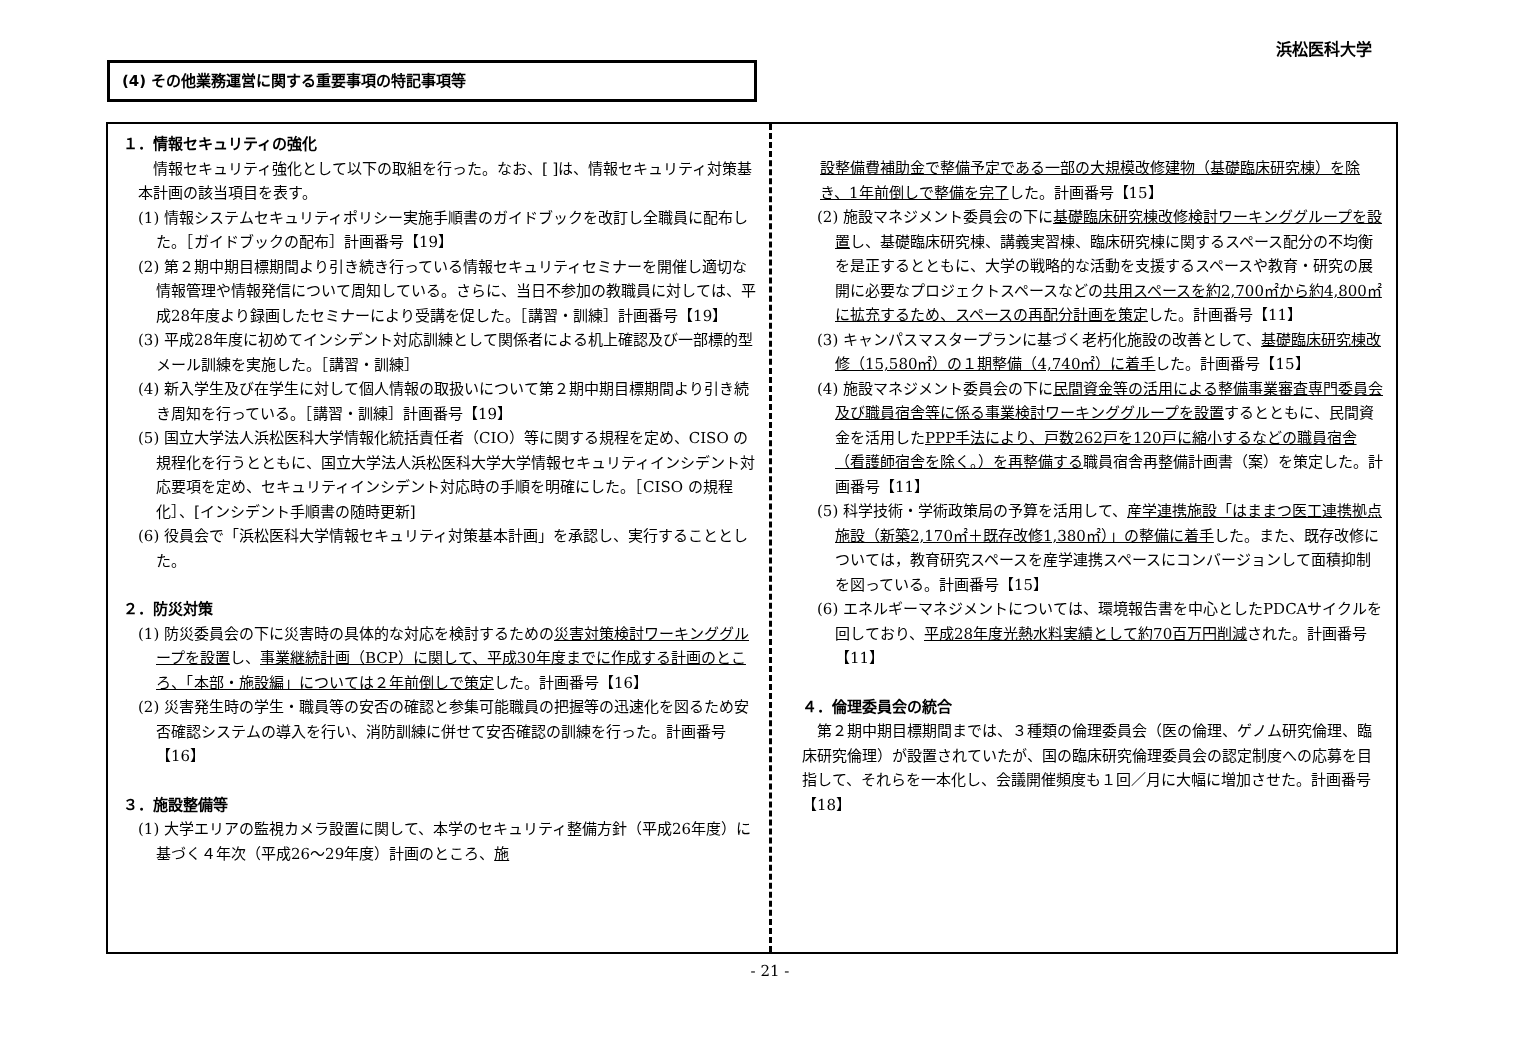浜松医科大学
(4) その他業務運営に関する重要事項の特記事項等
１．情報セキュリティの強化
情報セキュリティ強化として以下の取組を行った。なお、[ ]は、情報セキュリティ対策基本計画の該当項目を表す。
(1) 情報システムセキュリティポリシー実施手順書のガイドブックを改訂し全職員に配布した。［ガイドブックの配布］計画番号【19】
(2) 第２期中期目標期間より引き続き行っている情報セキュリティセミナーを開催し適切な情報管理や情報発信について周知している。さらに、当日不参加の教職員に対しては、平成28年度より録画したセミナーにより受講を促した。［講習・訓練］計画番号【19】
(3) 平成28年度に初めてインシデント対応訓練として関係者による机上確認及び一部標的型メール訓練を実施した。［講習・訓練］
(4) 新入学生及び在学生に対して個人情報の取扱いについて第２期中期目標期間より引き続き周知を行っている。［講習・訓練］計画番号【19】
(5) 国立大学法人浜松医科大学情報化統括責任者（CIO）等に関する規程を定め、CISO の規程化を行うとともに、国立大学法人浜松医科大学大学情報セキュリティインシデント対応要項を定め、セキュリティインシデント対応時の手順を明確にした。［CISO の規程化］、[インシデント手順書の随時更新]
(6) 役員会で「浜松医科大学情報セキュリティ対策基本計画」を承認し、実行することとした。
２．防災対策
(1) 防災委員会の下に災害時の具体的な対応を検討するための災害対策検討ワーキンググループを設置し、事業継続計画（BCP）に関して、平成30年度までに作成する計画のところ、「本部・施設編」については２年前倒しで策定した。計画番号【16】
(2) 災害発生時の学生・職員等の安否の確認と参集可能職員の把握等の迅速化を図るため安否確認システムの導入を行い、消防訓練に併せて安否確認の訓練を行った。計画番号【16】
３．施設整備等
(1) 大学エリアの監視カメラ設置に関して、本学のセキュリティ整備方針（平成26年度）に基づく４年次（平成26〜29年度）計画のところ、施
設整備費補助金で整備予定である一部の大規模改修建物（基礎臨床研究棟）を除き、1年前倒しで整備を完了した。計画番号【15】
(2) 施設マネジメント委員会の下に基礎臨床研究棟改修検討ワーキンググループを設置し、基礎臨床研究棟、講義実習棟、臨床研究棟に関するスペース配分の不均衡を是正するとともに、大学の戦略的な活動を支援するスペースや教育・研究の展開に必要なプロジェクトスペースなどの共用スペースを約2,700㎡から約4,800㎡に拡充するため、スペースの再配分計画を策定した。計画番号【11】
(3) キャンパスマスタープランに基づく老朽化施設の改善として、基礎臨床研究棟改修（15,580㎡）の１期整備（4,740㎡）に着手した。計画番号【15】
(4) 施設マネジメント委員会の下に民間資金等の活用による整備事業審査専門委員会及び職員宿舎等に係る事業検討ワーキンググループを設置するとともに、民間資金を活用したPPP手法により、戸数262戸を120戸に縮小するなどの職員宿舎（看護師宿舎を除く。）を再整備する職員宿舎再整備計画書（案）を策定した。計画番号【11】
(5) 科学技術・学術政策局の予算を活用して、産学連携施設「はままつ医工連携拠点施設（新築2,170㎡＋既存改修1,380㎡）」の整備に着手した。また、既存改修については，教育研究スペースを産学連携スペースにコンバージョンして面積抑制を図っている。計画番号【15】
(6) エネルギーマネジメントについては、環境報告書を中心としたPDCAサイクルを回しており、平成28年度光熱水料実績として約70百万円削減された。計画番号【11】
４．倫理委員会の統合
第２期中期目標期間までは、３種類の倫理委員会（医の倫理、ゲノム研究倫理、臨床研究倫理）が設置されていたが、国の臨床研究倫理委員会の認定制度への応募を目指して、それらを一本化し、会議開催頻度も１回／月に大幅に増加させた。計画番号【18】
- 21 -